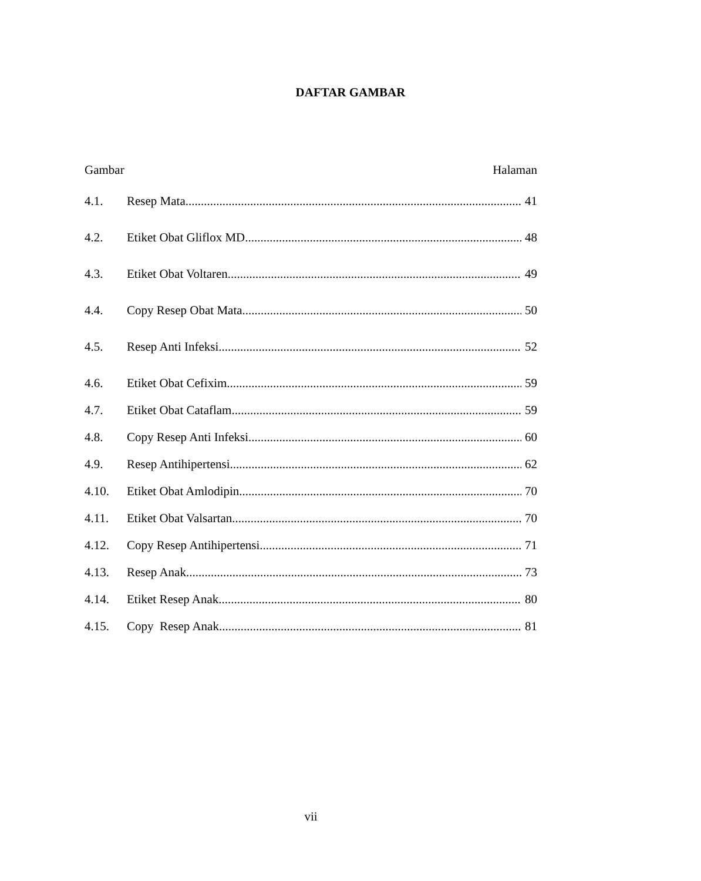DAFTAR GAMBAR
Gambar Halaman
4.1. Resep Mata 41
4.2. Etiket Obat Gliflox MD 48
4.3. Etiket Obat Voltaren 49
4.4. Copy Resep Obat Mata 50
4.5. Resep Anti Infeksi 52
4.6. Etiket Obat Cefixim 59
4.7. Etiket Obat Cataflam 59
4.8. Copy Resep Anti Infeksi 60
4.9. Resep Antihipertensi 62
4.10. Etiket Obat Amlodipin 70
4.11. Etiket Obat Valsartan 70
4.12. Copy Resep Antihipertensi 71
4.13. Resep Anak 73
4.14. Etiket Resep Anak 80
4.15. Copy Resep Anak 81
vii